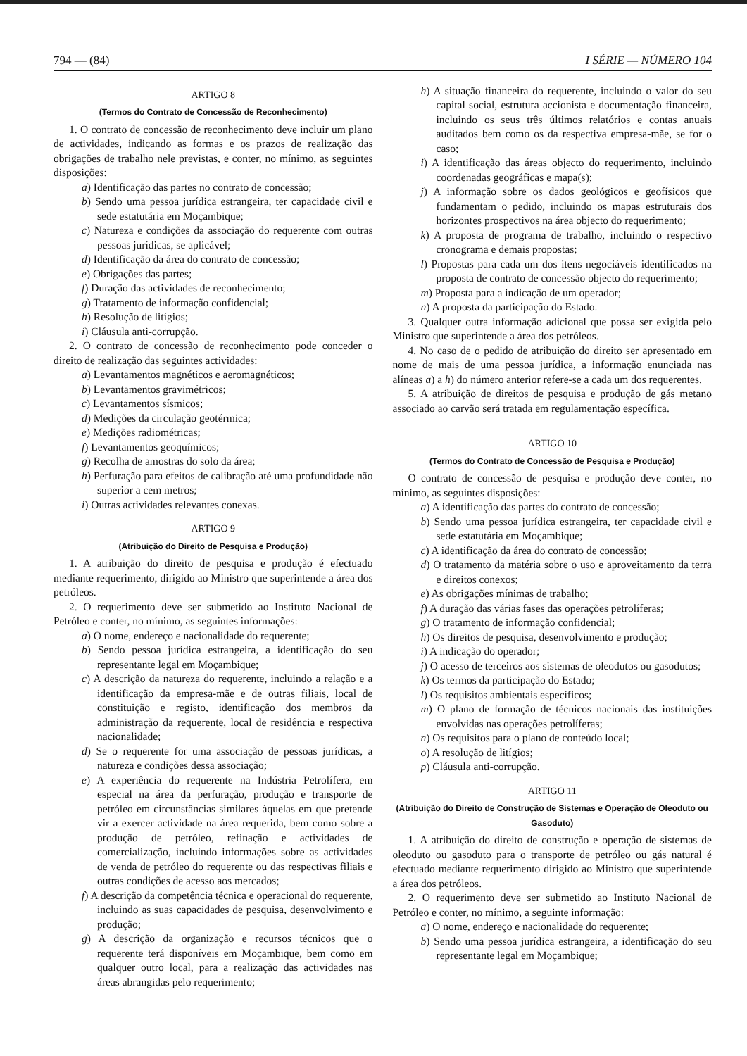794 — (84) I SÉRIE — NÚMERO 104
ARTIGO 8
(Termos do Contrato de Concessão de Reconhecimento)
1. O contrato de concessão de reconhecimento deve incluir um plano de actividades, indicando as formas e os prazos de realização das obrigações de trabalho nele previstas, e conter, no mínimo, as seguintes disposições:
a) Identificação das partes no contrato de concessão;
b) Sendo uma pessoa jurídica estrangeira, ter capacidade civil e sede estatutária em Moçambique;
c) Natureza e condições da associação do requerente com outras pessoas jurídicas, se aplicável;
d) Identificação da área do contrato de concessão;
e) Obrigações das partes;
f) Duração das actividades de reconhecimento;
g) Tratamento de informação confidencial;
h) Resolução de litígios;
i) Cláusula anti-corrupção.
2. O contrato de concessão de reconhecimento pode conceder o direito de realização das seguintes actividades:
a) Levantamentos magnéticos e aeromagnéticos;
b) Levantamentos gravimétricos;
c) Levantamentos sísmicos;
d) Medições da circulação geotérmica;
e) Medições radiométricas;
f) Levantamentos geoquímicos;
g) Recolha de amostras do solo da área;
h) Perfuração para efeitos de calibração até uma profundidade não superior a cem metros;
i) Outras actividades relevantes conexas.
ARTIGO 9
(Atribuição do Direito de Pesquisa e Produção)
1. A atribuição do direito de pesquisa e produção é efectuado mediante requerimento, dirigido ao Ministro que superintende a área dos petróleos.
2. O requerimento deve ser submetido ao Instituto Nacional de Petróleo e conter, no mínimo, as seguintes informações:
a) O nome, endereço e nacionalidade do requerente;
b) Sendo pessoa jurídica estrangeira, a identificação do seu representante legal em Moçambique;
c) A descrição da natureza do requerente, incluindo a relação e a identificação da empresa-mãe e de outras filiais, local de constituição e registo, identificação dos membros da administração da requerente, local de residência e respectiva nacionalidade;
d) Se o requerente for uma associação de pessoas jurídicas, a natureza e condições dessa associação;
e) A experiência do requerente na Indústria Petrolífera, em especial na área da perfuração, produção e transporte de petróleo em circunstâncias similares àquelas em que pretende vir a exercer actividade na área requerida, bem como sobre a produção de petróleo, refinação e actividades de comercialização, incluindo informações sobre as actividades de venda de petróleo do requerente ou das respectivas filiais e outras condições de acesso aos mercados;
f) A descrição da competência técnica e operacional do requerente, incluindo as suas capacidades de pesquisa, desenvolvimento e produção;
g) A descrição da organização e recursos técnicos que o requerente terá disponíveis em Moçambique, bem como em qualquer outro local, para a realização das actividades nas áreas abrangidas pelo requerimento;
h) A situação financeira do requerente, incluindo o valor do seu capital social, estrutura accionista e documentação financeira, incluindo os seus três últimos relatórios e contas anuais auditados bem como os da respectiva empresa-mãe, se for o caso;
i) A identificação das áreas objecto do requerimento, incluindo coordenadas geográficas e mapa(s);
j) A informação sobre os dados geológicos e geofísicos que fundamentam o pedido, incluindo os mapas estruturais dos horizontes prospectivos na área objecto do requerimento;
k) A proposta de programa de trabalho, incluindo o respectivo cronograma e demais propostas;
l) Propostas para cada um dos itens negociáveis identificados na proposta de contrato de concessão objecto do requerimento;
m) Proposta para a indicação de um operador;
n) A proposta da participação do Estado.
3. Qualquer outra informação adicional que possa ser exigida pelo Ministro que superintende a área dos petróleos.
4. No caso de o pedido de atribuição do direito ser apresentado em nome de mais de uma pessoa jurídica, a informação enunciada nas alíneas a) a h) do número anterior refere-se a cada um dos requerentes.
5. A atribuição de direitos de pesquisa e produção de gás metano associado ao carvão será tratada em regulamentação específica.
ARTIGO 10
(Termos do Contrato de Concessão de Pesquisa e Produção)
O contrato de concessão de pesquisa e produção deve conter, no mínimo, as seguintes disposições:
a) A identificação das partes do contrato de concessão;
b) Sendo uma pessoa jurídica estrangeira, ter capacidade civil e sede estatutária em Moçambique;
c) A identificação da área do contrato de concessão;
d) O tratamento da matéria sobre o uso e aproveitamento da terra e direitos conexos;
e) As obrigações mínimas de trabalho;
f) A duração das várias fases das operações petrolíferas;
g) O tratamento de informação confidencial;
h) Os direitos de pesquisa, desenvolvimento e produção;
i) A indicação do operador;
j) O acesso de terceiros aos sistemas de oleodutos ou gasodutos;
k) Os termos da participação do Estado;
l) Os requisitos ambientais específicos;
m) O plano de formação de técnicos nacionais das instituições envolvidas nas operações petrolíferas;
n) Os requisitos para o plano de conteúdo local;
o) A resolução de litígios;
p) Cláusula anti-corrupção.
ARTIGO 11
(Atribuição do Direito de Construção de Sistemas e Operação de Oleoduto ou Gasoduto)
1. A atribuição do direito de construção e operação de sistemas de oleoduto ou gasoduto para o transporte de petróleo ou gás natural é efectuado mediante requerimento dirigido ao Ministro que superintende a área dos petróleos.
2. O requerimento deve ser submetido ao Instituto Nacional de Petróleo e conter, no mínimo, a seguinte informação:
a) O nome, endereço e nacionalidade do requerente;
b) Sendo uma pessoa jurídica estrangeira, a identificação do seu representante legal em Moçambique;